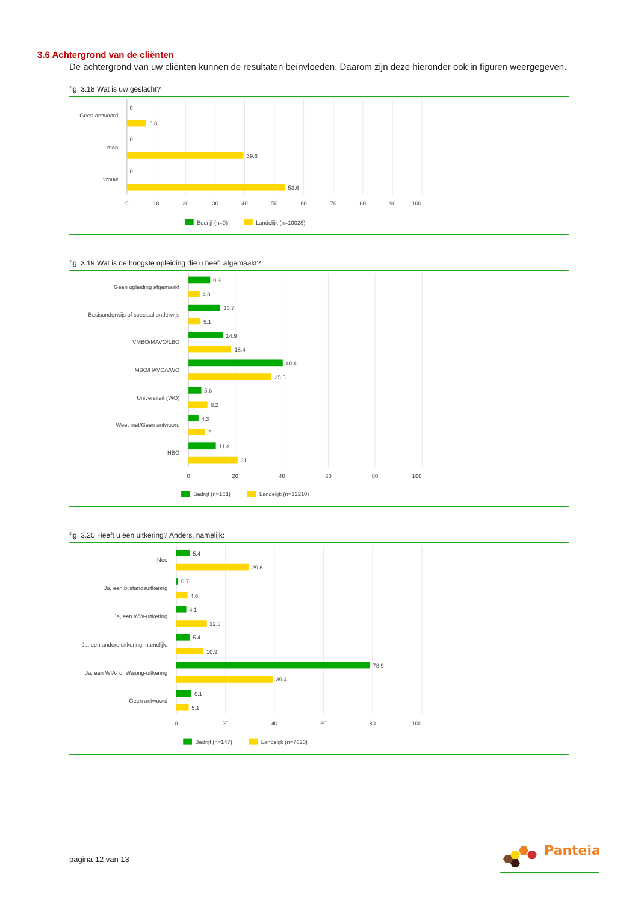3.6 Achtergrond van de cliënten
De achtergrond van uw cliënten kunnen de resultaten beïnvloeden. Daarom zijn deze hieronder ook in figuren weergegeven.
fig. 3.18 Wat is uw geslacht?
Geen antwoord
0
6.8
man
0
39.6
vrouw
0
53.6
0
10
20
30
40
50
60
70
80
90
100
Bedrijf (n=0)
Landelijk (n=10028)
fig. 3.19 Wat is de hoogste opleiding die u heeft afgemaakt?
Geen opleiding afgemaakt
9.3
4.8
Basisonderwijs of speciaal onderwijs
13.7
5.1
VMBO/MAVO/LBO
14.9
18.4
MBO/HAVO/VWO
40.4
35.5
Universiteit (WO)
5.6
8.2
Weet niet/Geen antwoord
4.3
7
HBO
11.8
21
0
20
40
60
80
100
Bedrijf (n=161)
Landelijk (n=12210)
fig. 3.20 Heeft u een uitkering? Anders, namelijk:
Nee
5.4
29.6
Ja, een bijstandsuitkering
0.7
4.6
Ja, een WW-uitkering
4.1
12.5
Ja, een andere uitkering, namelijk:
5.4
10.9
Ja, een WIA- of Wajong-uitkering
78.9
39.4
Geen antwoord
6.1
5.1
0
20
40
60
80
100
Bedrijf (n=147)
Landelijk (n=7620)
pagina 12 van 13
Panteia